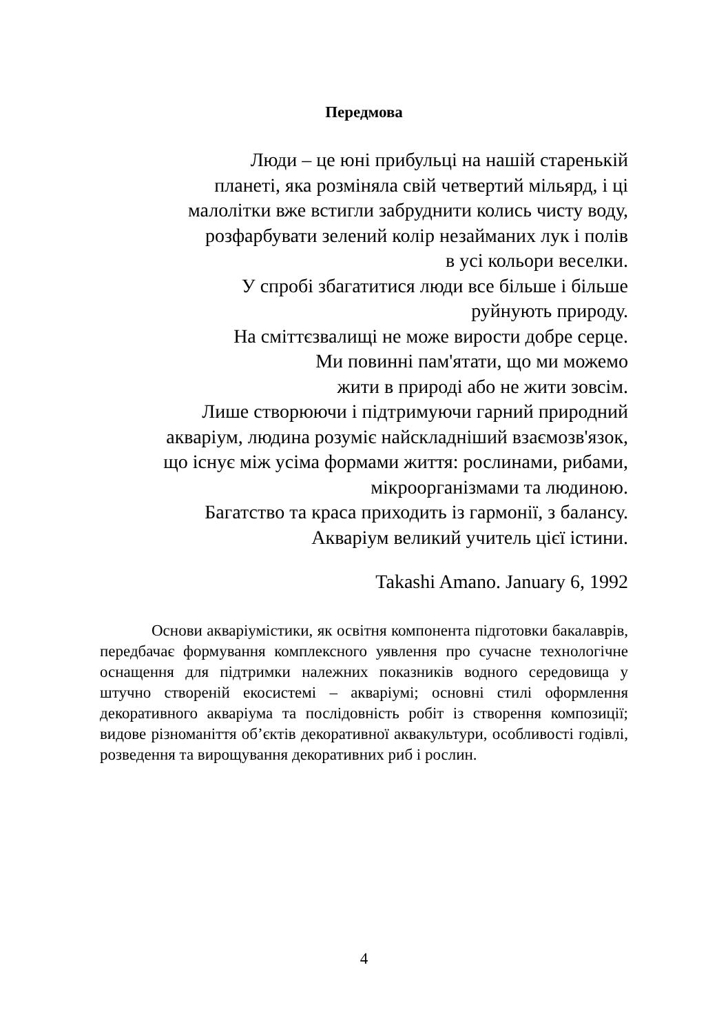Передмова
Люди – це юні прибульці на нашій старенькій
планеті, яка розміняла свій четвертий мільярд, і ці
малолітки вже встигли забруднити колись чисту воду,
розфарбувати зелений колір незайманих лук і полів
в усі кольори веселки.
У спробі збагатитися люди все більше і більше
руйнують природу.
На сміттєзвалищі не може вирости добре серце.
Ми повинні пам'ятати, що ми можемо
жити в природі або не жити зовсім.
Лише створюючи і підтримуючи гарний природний
акваріум, людина розуміє найскладніший взаємозв'язок,
що існує між усіма формами життя: рослинами, рибами,
мікроорганізмами та людиною.
Багатство та краса приходить із гармонії, з балансу.
Акваріум великий учитель цієї істини.
Takashi Amano. January 6, 1992
Основи акваріумістики, як освітня компонента підготовки бакалаврів, передбачає формування комплексного уявлення про сучасне технологічне оснащення для підтримки належних показників водного середовища у штучно створеній екосистемі – акваріумі; основні стилі оформлення декоративного акваріума та послідовність робіт із створення композиції; видове різноманіття об’єктів декоративної аквакультури, особливості годівлі, розведення та вирощування декоративних риб і рослин.
4